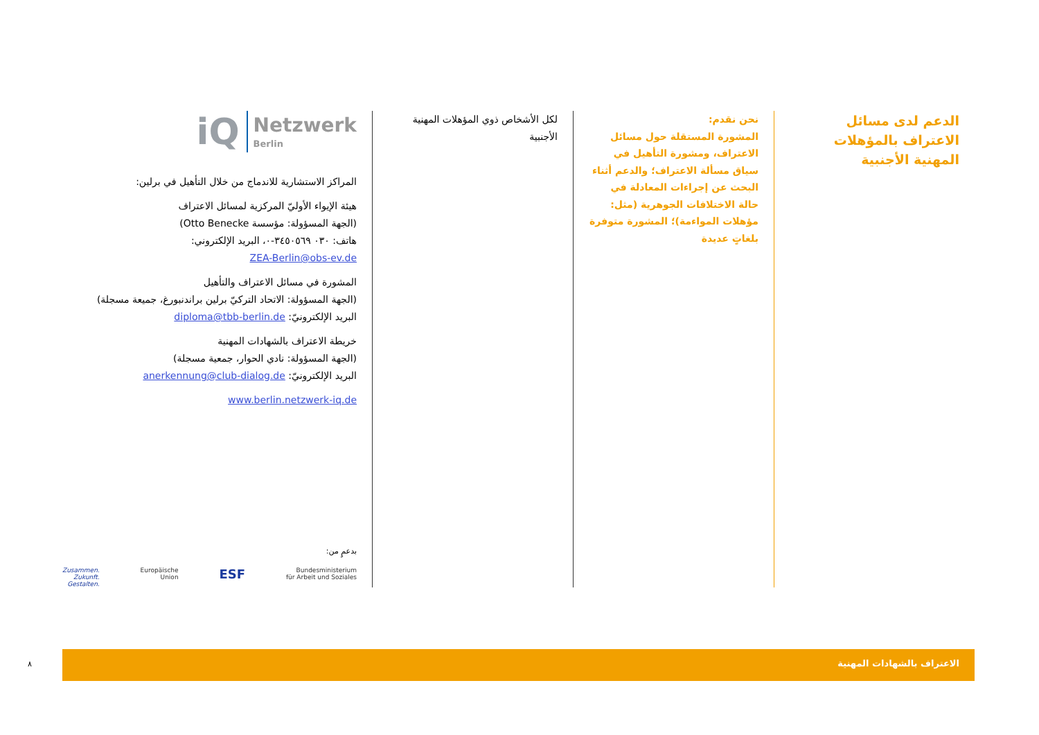الدعم لدى مسائل الاعتراف بالمؤهلات المهنية الأجنبية
نحن نقدم:
المشورة المستقلة حول مسائل الاعتراف، ومشورة التأهيل في سياق مسألة الاعتراف؛ والدعم أثناء البحث عن إجراءات المعادلة في حالة الاختلافات الجوهرية (مثل: مؤهلات المواءمة)؛ المشورة متوفرة بلغاتٍ عديدة
لكل الأشخاص ذوي المؤهلات المهنية الأجنبية
iQ Netzwerk
Berlin
المراكز الاستشارية للاندماج من خلال التأهيل في برلين:
هيئة الإيواء الأوليّ المركزية لمسائل الاعتراف
(الجهة المسؤولة: مؤسسة Otto Benecke)
هاتف: ٠٣٠ ٣٤٥٠٥٦٩-٠، البريد الإلكتروني:
ZEA-Berlin@obs-ev.de
المشورة في مسائل الاعتراف والتأهيل
(الجهة المسؤولة: الاتحاد التركيّ برلين براندنبورغ، جميعة مسجلة)
البريد الإلكترونيّ: diploma@tbb-berlin.de
خريطة الاعتراف بالشهادات المهنية
(الجهة المسؤولة: نادي الحوار، جمعية مسجلة)
البريد الإلكترونيّ: anerkennung@club-dialog.de
www.berlin.netzwerk-iq.de
بدعمٍ من:
Zusammen.
Zukunft.
Gestalten. Europäische
Union ESF Bundesministerium
für Arbeit und Soziales
٨
الاعتراف بالشهادات المهنية